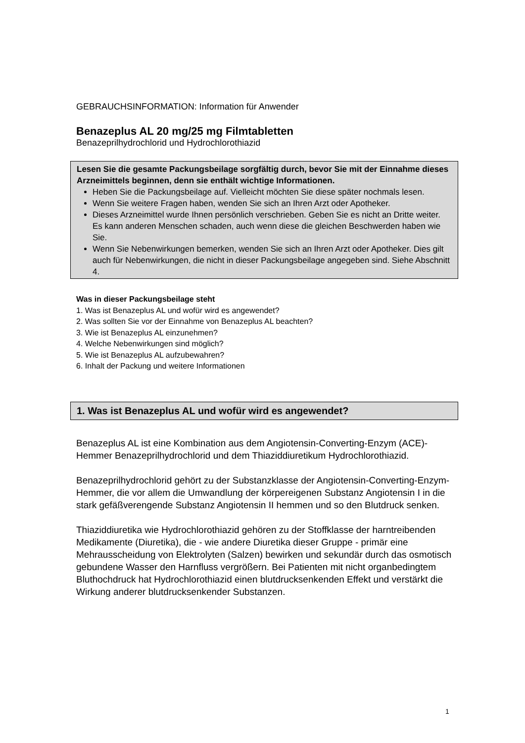GEBRAUCHSINFORMATION: Information für Anwender
Benazeplus AL 20 mg/25 mg Filmtabletten
Benazeprilhydrochlorid und Hydrochlorothiazid
Lesen Sie die gesamte Packungsbeilage sorgfältig durch, bevor Sie mit der Einnahme dieses Arzneimittels beginnen, denn sie enthält wichtige Informationen.
Heben Sie die Packungsbeilage auf. Vielleicht möchten Sie diese später nochmals lesen.
Wenn Sie weitere Fragen haben, wenden Sie sich an Ihren Arzt oder Apotheker.
Dieses Arzneimittel wurde Ihnen persönlich verschrieben. Geben Sie es nicht an Dritte weiter. Es kann anderen Menschen schaden, auch wenn diese die gleichen Beschwerden haben wie Sie.
Wenn Sie Nebenwirkungen bemerken, wenden Sie sich an Ihren Arzt oder Apotheker. Dies gilt auch für Nebenwirkungen, die nicht in dieser Packungsbeilage angegeben sind. Siehe Abschnitt 4.
Was in dieser Packungsbeilage steht
1. Was ist Benazeplus AL und wofür wird es angewendet?
2. Was sollten Sie vor der Einnahme von Benazeplus AL beachten?
3. Wie ist Benazeplus AL einzunehmen?
4. Welche Nebenwirkungen sind möglich?
5. Wie ist Benazeplus AL aufzubewahren?
6. Inhalt der Packung und weitere Informationen
1. Was ist Benazeplus AL und wofür wird es angewendet?
Benazeplus AL ist eine Kombination aus dem Angiotensin-Converting-Enzym (ACE)-Hemmer Benazeprilhydrochlorid und dem Thiaziddiuretikum Hydrochlorothiazid.
Benazeprilhydrochlorid gehört zu der Substanzklasse der Angiotensin-Converting-Enzym-Hemmer, die vor allem die Umwandlung der körpereigenen Substanz Angiotensin I in die stark gefäßverengende Substanz Angiotensin II hemmen und so den Blutdruck senken.
Thiaziddiuretika wie Hydrochlorothiazid gehören zu der Stoffklasse der harntreibenden Medikamente (Diuretika), die - wie andere Diuretika dieser Gruppe - primär eine Mehrausscheidung von Elektrolyten (Salzen) bewirken und sekundär durch das osmotisch gebundene Wasser den Harnfluss vergrößern. Bei Patienten mit nicht organbedingtem Bluthochdruck hat Hydrochlorothiazid einen blutdrucksenkenden Effekt und verstärkt die Wirkung anderer blutdrucksenkender Substanzen.
1